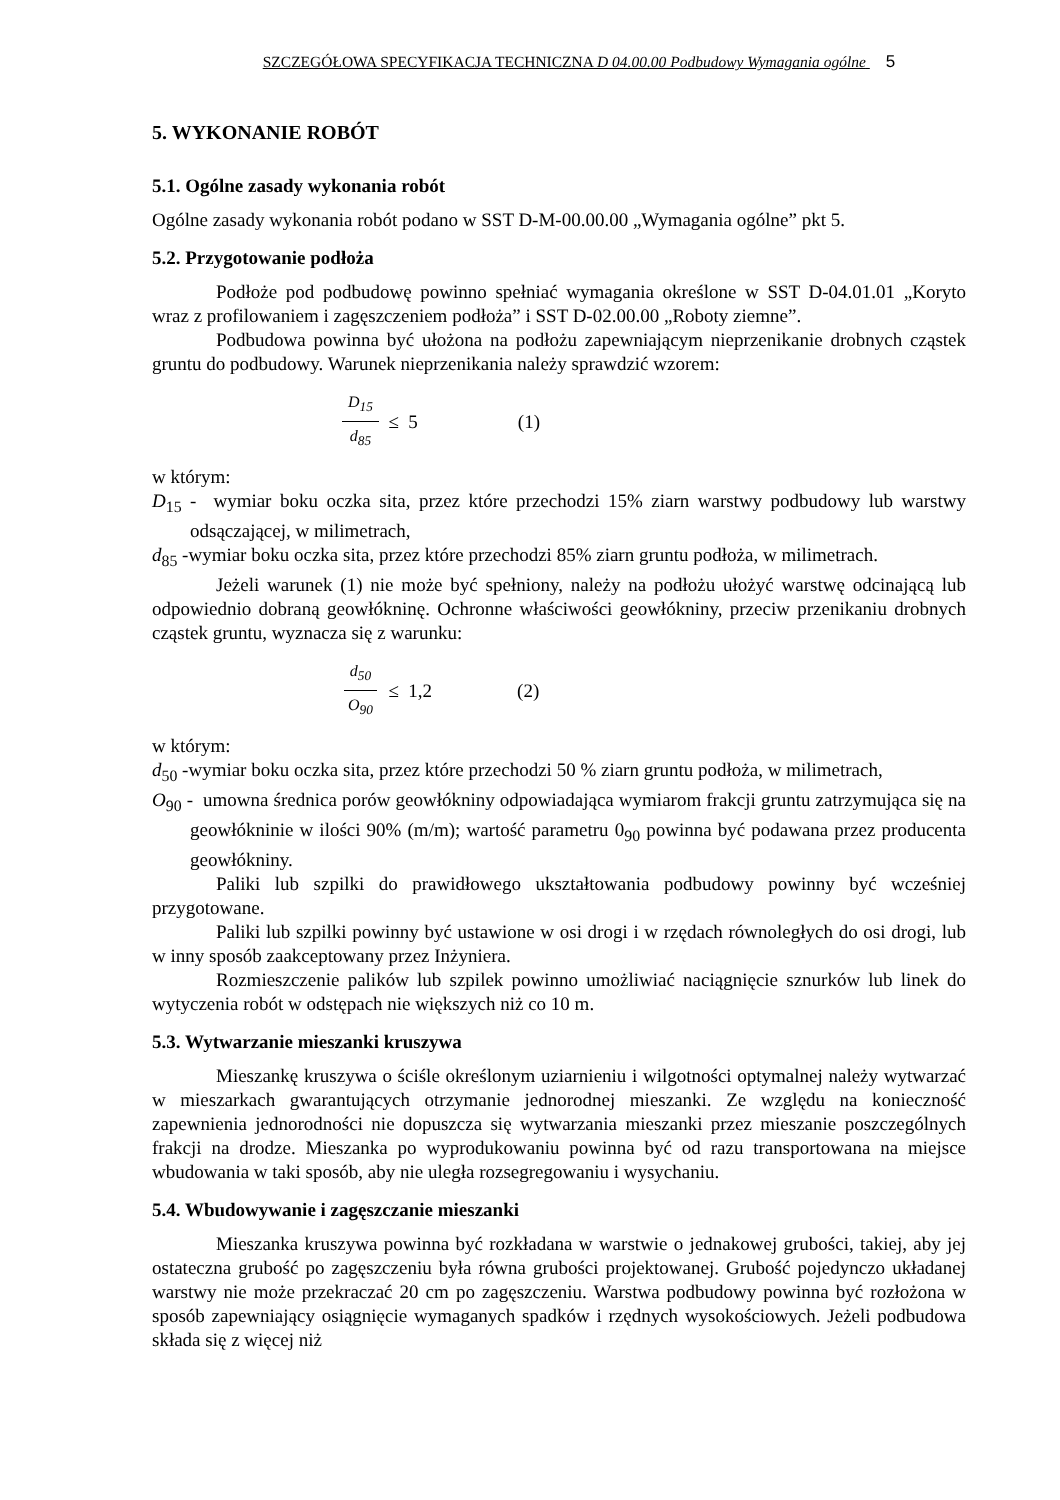SZCZEGÓŁOWA SPECYFIKACJA TECHNICZNA D 04.00.00 Podbudowy Wymagania ogólne 5
5. WYKONANIE ROBÓT
5.1. Ogólne zasady wykonania robót
Ogólne zasady wykonania robót podano w SST D-M-00.00.00 „Wymagania ogólne” pkt 5.
5.2. Przygotowanie podłoża
Podłoże pod podbudowę powinno spełniać wymagania określone w SST D-04.01.01 „Koryto wraz z profilowaniem i zagęszczeniem podłoża” i SST D-02.00.00 „Roboty ziemne”.
Podbudowa powinna być ułożona na podłożu zapewniającym nieprzenikanie drobnych cząstek gruntu do podbudowy. Warunek nieprzenikania należy sprawdzić wzorem:
D<sub>15</sub> d<sub>85</sub> ≤ 5 (1)
w którym:
D<sub>15</sub> - wymiar boku oczka sita, przez które przechodzi 15% ziarn warstwy podbudowy lub warstwy odsączającej, w milimetrach,
d<sub>85</sub> -wymiar boku oczka sita, przez które przechodzi 85% ziarn gruntu podłoża, w milimetrach.
Jeżeli warunek (1) nie może być spełniony, należy na podłożu ułożyć warstwę odcinającą lub odpowiednio dobraną geowłókninę. Ochronne właściwości geowłókniny, przeciw przenikaniu drobnych cząstek gruntu, wyznacza się z warunku:
d<sub>50</sub> O<sub>90</sub> ≤ 1,2 (2)
w którym:
d<sub>50</sub> -wymiar boku oczka sita, przez które przechodzi 50 % ziarn gruntu podłoża, w milimetrach,
O<sub>90</sub> - umowna średnica porów geowłókniny odpowiadająca wymiarom frakcji gruntu zatrzymująca się na geowłókninie w ilości 90% (m/m); wartość parametru 0<sub>90</sub> powinna być podawana przez producenta geowłókniny.
Paliki lub szpilki do prawidłowego ukształtowania podbudowy powinny być wcześniej przygotowane.
Paliki lub szpilki powinny być ustawione w osi drogi i w rzędach równoległych do osi drogi, lub w inny sposób zaakceptowany przez Inżyniera.
Rozmieszczenie palików lub szpilek powinno umożliwiać naciągnięcie sznurków lub linek do wytyczenia robót w odstępach nie większych niż co 10 m.
5.3. Wytwarzanie mieszanki kruszywa
Mieszankę kruszywa o ściśle określonym uziarnieniu i wilgotności optymalnej należy wytwarzać w mieszarkach gwarantujących otrzymanie jednorodnej mieszanki. Ze względu na konieczność zapewnienia jednorodności nie dopuszcza się wytwarzania mieszanki przez mieszanie poszczególnych frakcji na drodze. Mieszanka po wyprodukowaniu powinna być od razu transportowana na miejsce wbudowania w taki sposób, aby nie uległa rozsegregowaniu i wysychaniu.
5.4. Wbudowywanie i zagęszczanie mieszanki
Mieszanka kruszywa powinna być rozkładana w warstwie o jednakowej grubości, takiej, aby jej ostateczna grubość po zagęszczeniu była równa grubości projektowanej. Grubość pojedynczo układanej warstwy nie może przekraczać 20 cm po zagęszczeniu. Warstwa podbudowy powinna być rozłożona w sposób zapewniający osiągnięcie wymaganych spadków i rzędnych wysokościowych. Jeżeli podbudowa składa się z więcej niż